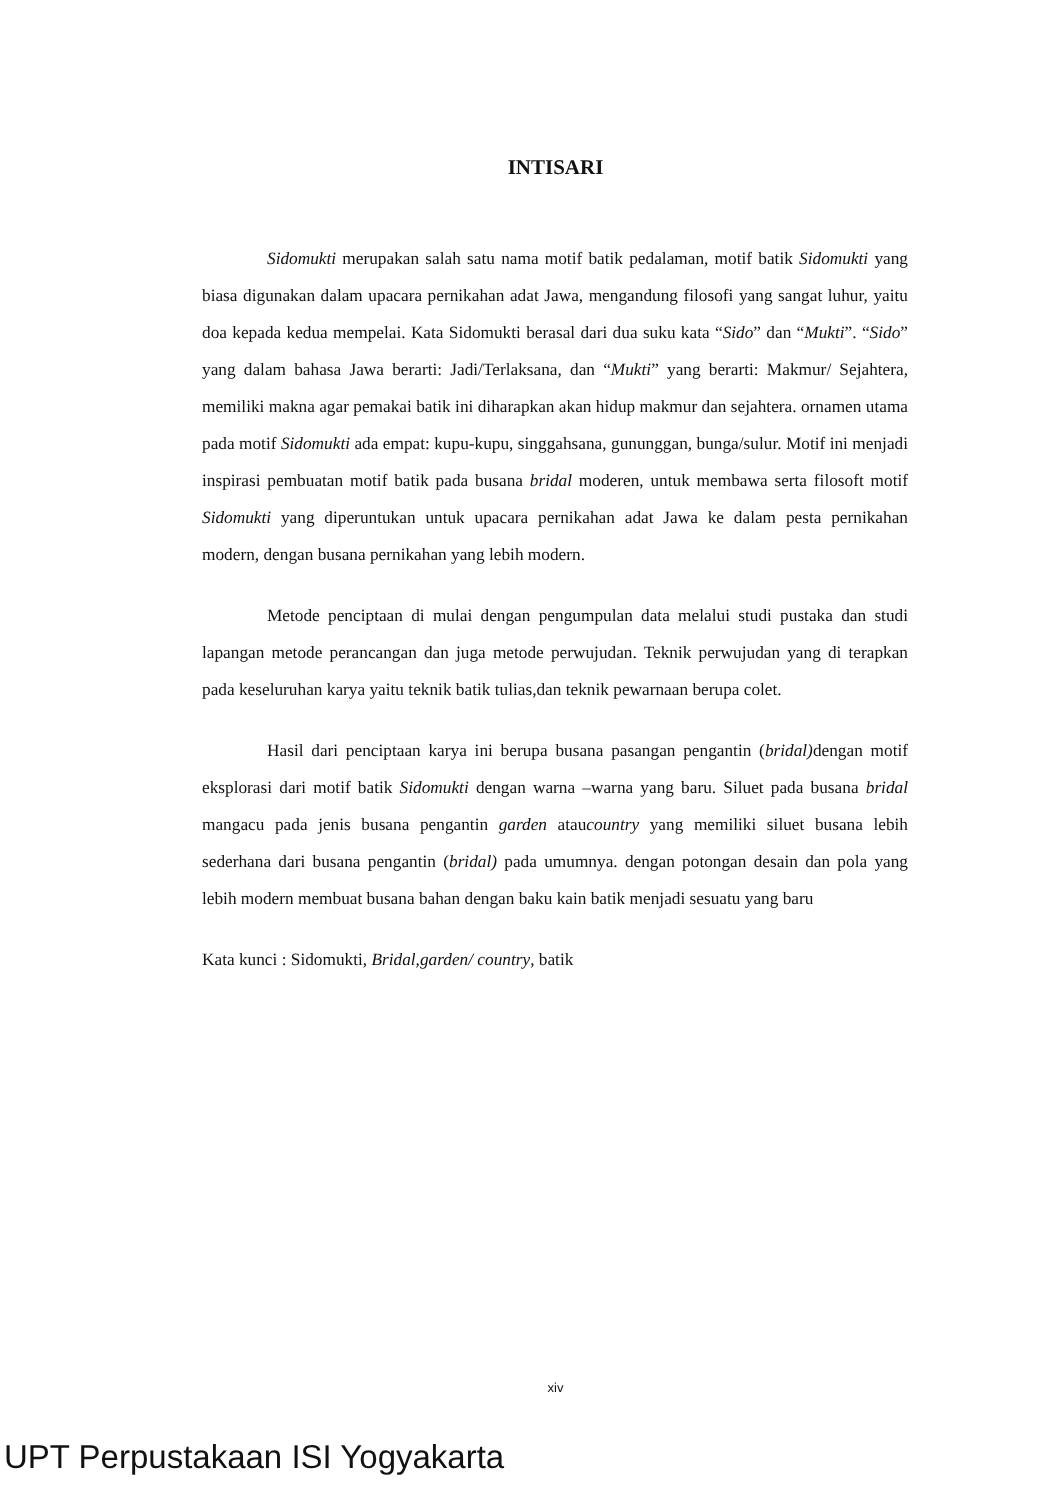INTISARI
Sidomukti merupakan salah satu nama motif batik pedalaman, motif batik Sidomukti yang biasa digunakan dalam upacara pernikahan adat Jawa, mengandung filosofi yang sangat luhur, yaitu doa kepada kedua mempelai. Kata Sidomukti berasal dari dua suku kata “Sido” dan “Mukti”. “Sido” yang dalam bahasa Jawa berarti: Jadi/Terlaksana, dan “Mukti” yang berarti: Makmur/ Sejahtera, memiliki makna agar pemakai batik ini diharapkan akan hidup makmur dan sejahtera. ornamen utama pada motif Sidomukti ada empat: kupu-kupu, singgahsana, gununggan, bunga/sulur. Motif ini menjadi inspirasi pembuatan motif batik pada busana bridal moderen, untuk membawa serta filosoft motif Sidomukti yang diperuntukan untuk upacara pernikahan adat Jawa ke dalam pesta pernikahan modern, dengan busana pernikahan yang lebih modern.
Metode penciptaan di mulai dengan pengumpulan data melalui studi pustaka dan studi lapangan metode perancangan dan juga metode perwujudan. Teknik perwujudan yang di terapkan pada keseluruhan karya yaitu teknik batik tulias,dan teknik pewarnaan berupa colet.
Hasil dari penciptaan karya ini berupa busana pasangan pengantin (bridal) dengan motif eksplorasi dari motif batik Sidomukti dengan warna –warna yang baru. Siluet pada busana bridal mangacu pada jenis busana pengantin garden ataucountry yang memiliki siluet busana lebih sederhana dari busana pengantin (bridal) pada umumnya. dengan potongan desain dan pola yang lebih modern membuat busana bahan dengan baku kain batik menjadi sesuatu yang baru
Kata kunci : Sidomukti, Bridal,garden/ country, batik
xiv
UPT Perpustakaan ISI Yogyakarta